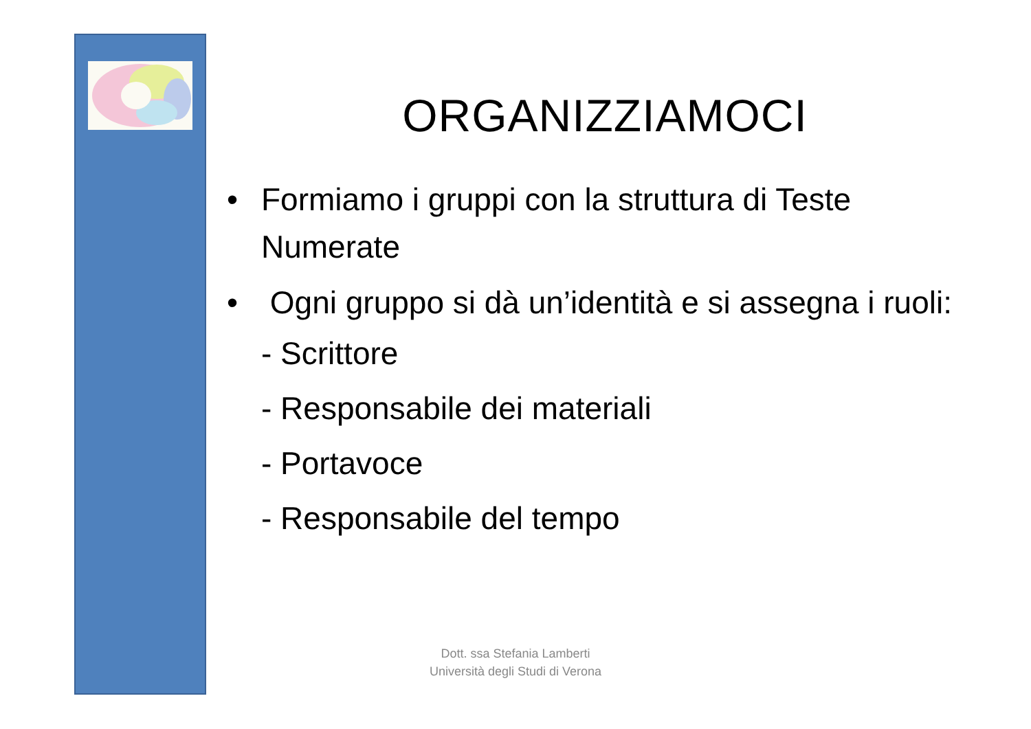ORGANIZZIAMOCI
• Formiamo i gruppi con la struttura di Teste Numerate
• Ogni gruppo si dà un’identità e si assegna i ruoli:
- Scrittore
- Responsabile dei materiali
- Portavoce
- Responsabile del tempo
Dott. ssa Stefania Lamberti
Università degli Studi di Verona